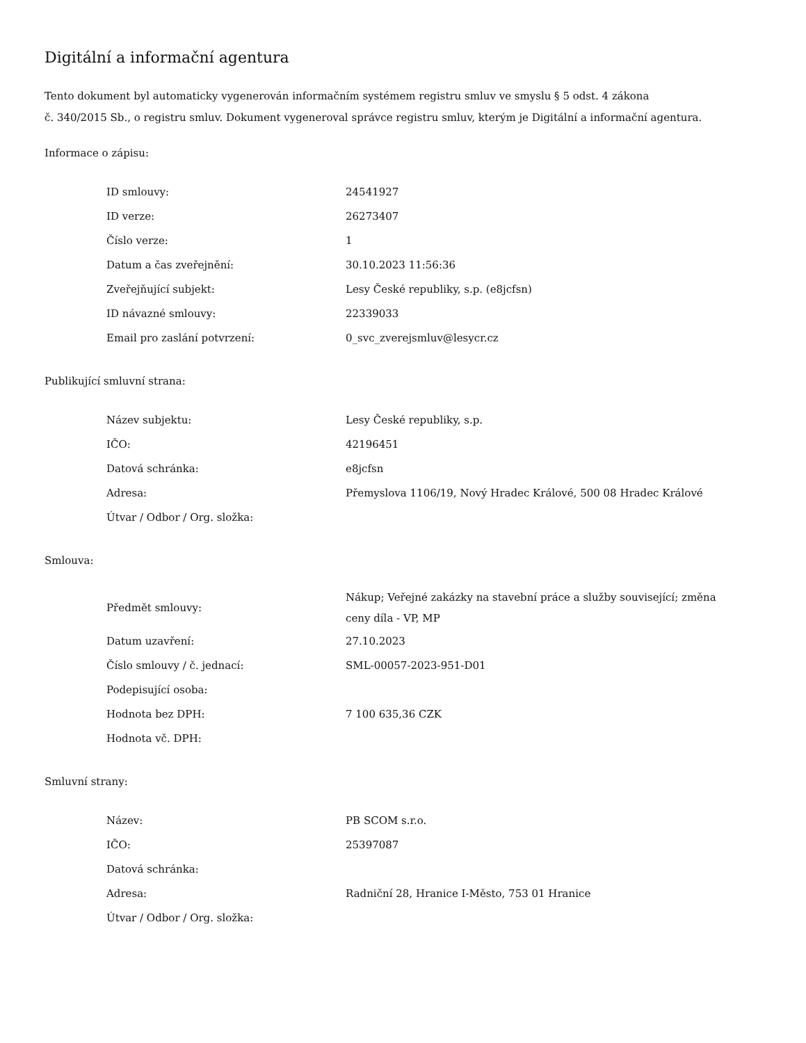Digitální a informační agentura
Tento dokument byl automaticky vygenerován informačním systémem registru smluv ve smyslu § 5 odst. 4 zákona
č. 340/2015 Sb., o registru smluv. Dokument vygeneroval správce registru smluv, kterým je Digitální a informační agentura.
Informace o zápisu:
| ID smlouvy: | 24541927 |
| ID verze: | 26273407 |
| Číslo verze: | 1 |
| Datum a čas zveřejnění: | 30.10.2023 11:56:36 |
| Zveřejňující subjekt: | Lesy České republiky, s.p. (e8jcfsn) |
| ID návazné smlouvy: | 22339033 |
| Email pro zaslání potvrzení: | 0_svc_zverejsmluv@lesycr.cz |
Publikující smluvní strana:
| Název subjektu: | Lesy České republiky, s.p. |
| IČO: | 42196451 |
| Datová schránka: | e8jcfsn |
| Adresa: | Přemyslova 1106/19, Nový Hradec Králové, 500 08 Hradec Králové |
| Útvar / Odbor / Org. složka: | |
Smlouva:
| Předmět smlouvy: | Nákup; Veřejné zakázky na stavební práce a služby související; změna ceny díla - VP, MP |
| Datum uzavření: | 27.10.2023 |
| Číslo smlouvy / č. jednací: | SML-00057-2023-951-D01 |
| Podepisující osoba: | |
| Hodnota bez DPH: | 7 100 635,36 CZK |
| Hodnota vč. DPH: | |
Smluvní strany:
| Název: | PB SCOM s.r.o. |
| IČO: | 25397087 |
| Datová schránka: | |
| Adresa: | Radniční 28, Hranice I-Město, 753 01 Hranice |
| Útvar / Odbor / Org. složka: | |